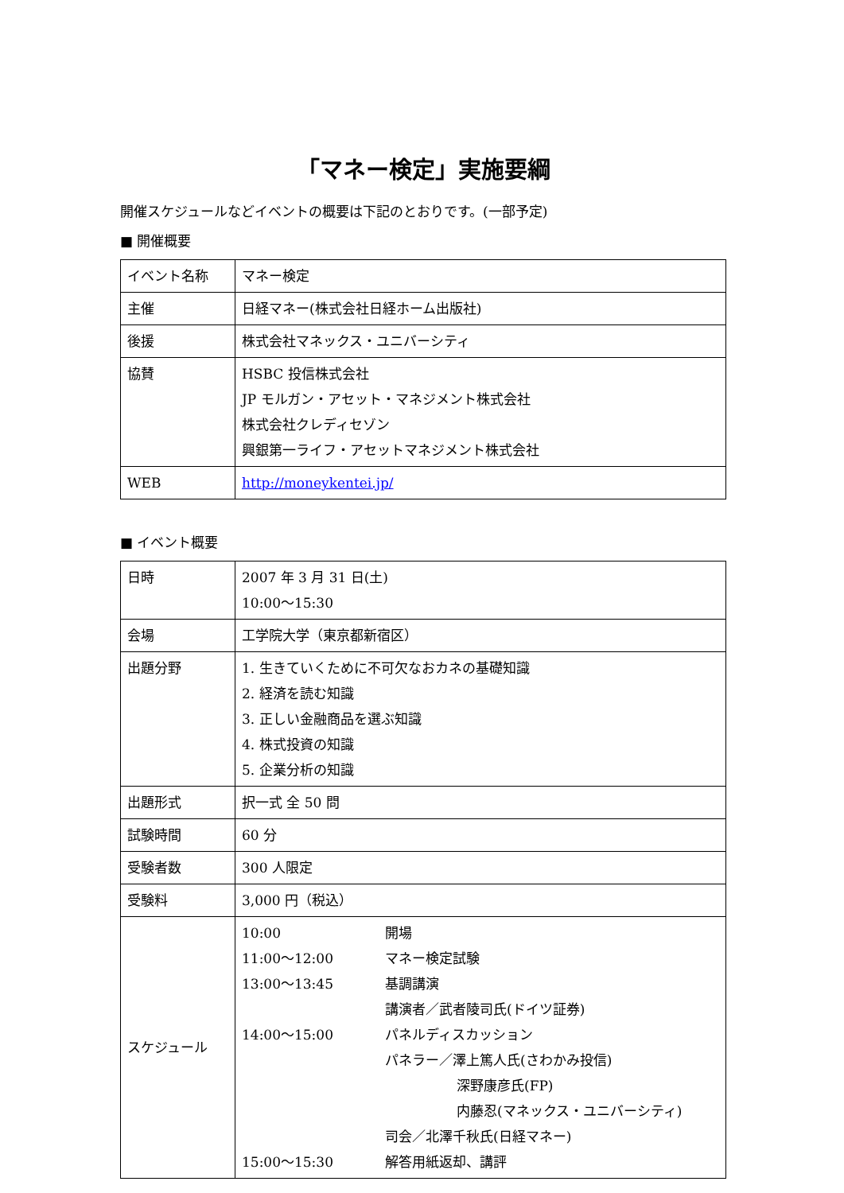「マネー検定」実施要綱
開催スケジュールなどイベントの概要は下記のとおりです。(一部予定)
■ 開催概要
| イベント名称 | マネー検定 |
| 主催 | 日経マネー(株式会社日経ホーム出版社) |
| 後援 | 株式会社マネックス・ユニバーシティ |
| 協賛 | HSBC 投信株式会社 JP モルガン・アセット・マネジメント株式会社 株式会社クレディセゾン 興銀第一ライフ・アセットマネジメント株式会社 |
| WEB | http://moneykentei.jp/ |
■ イベント概要
| 日時 | 2007 年 3 月 31 日(土) 10:00～15:30 |
| 会場 | 工学院大学（東京都新宿区） |
| 出題分野 | 1. 生きていくために不可欠なおカネの基礎知識 2. 経済を読む知識 3. 正しい金融商品を選ぶ知識 4. 株式投資の知識 5. 企業分析の知識 |
| 出題形式 | 択一式 全 50 問 |
| 試験時間 | 60 分 |
| 受験者数 | 300 人限定 |
| 受験料 | 3,000 円（税込） |
| スケジュール | 10:00 開場 11:00～12:00 マネー検定試験 13:00～13:45 基調講演 講演者／武者陵司氏(ドイツ証券) 14:00～15:00 パネルディスカッション パネラー／澤上篤人氏(さわかみ投信) 深野康彦氏(FP) 内藤忍(マネックス・ユニバーシティ) 司会／北澤千秋氏(日経マネー) 15:00～15:30 解答用紙返却、講評 |